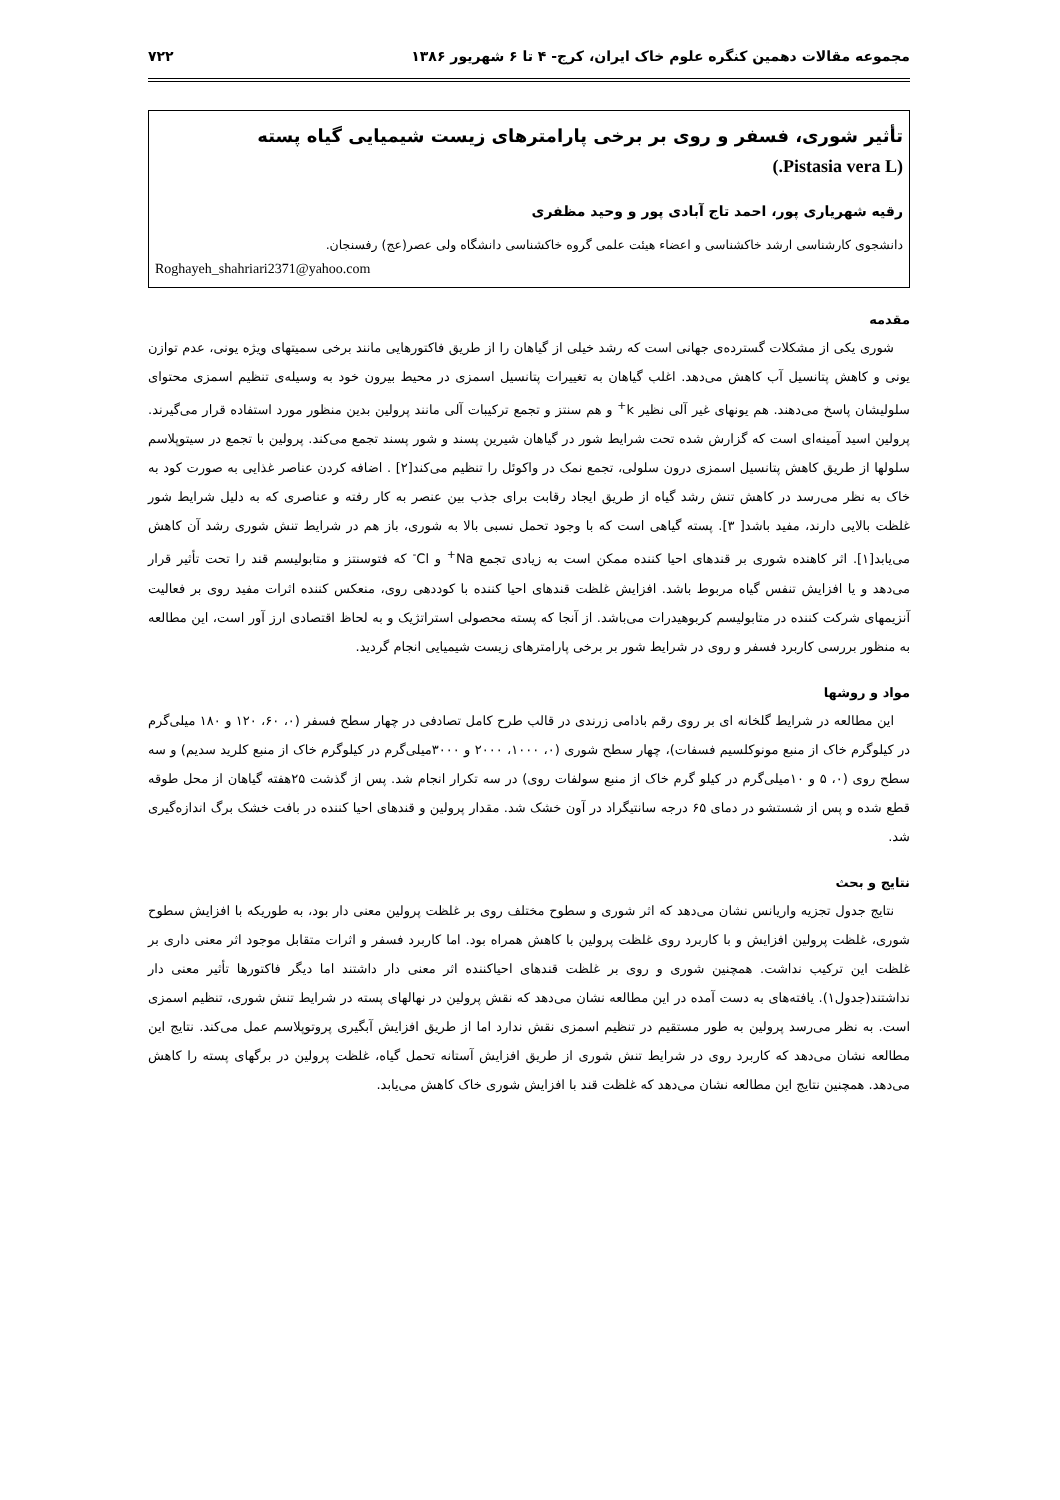مجموعه مقالات دهمین کنگره علوم خاک ایران، کرج- ۴ تا ۶ شهریور ۱۳۸۶ ۷۲۲
تأثیر شوری، فسفر و روی بر برخی پارامترهای زیست شیمیایی گیاه پسته
(Pistasia vera L.)
رقیه شهریاری پور، احمد تاج آبادی پور و وحید مظفری
دانشجوی کارشناسی ارشد خاکشناسی و اعضاء هیئت علمی گروه خاکشناسی دانشگاه ولی عصر(عج) رفسنجان.
Roghayeh_shahriari2371@yahoo.com
مقدمه
شوری یکی از مشکلات گسترده‌ی جهانی است که رشد خیلی از گیاهان را از طریق فاکتورهایی مانند برخی سمیتهای ویژه یونی، عدم توازن یونی و کاهش پتانسیل آب کاهش می‌دهد. اغلب گیاهان به تغییرات پتانسیل اسمزی در محیط بیرون خود به وسیله‌ی تنظیم اسمزی محتوای سلولیشان پاسخ می‌دهند. هم یونهای غیر آلی نظیر k<sup>+</sup> و هم سنتز و تجمع ترکیبات آلی مانند پرولین بدین منظور مورد استفاده قرار می‌گیرند. پرولین اسید آمینه‌ای است که گزارش شده تحت شرایط شور در گیاهان شیرین پسند و شور پسند تجمع می‌کند. پرولین با تجمع در سیتوپلاسم سلولها از طریق کاهش پتانسیل اسمزی درون سلولی، تجمع نمک در واکوئل را تنظیم می‌کند[۲] . اضافه کردن عناصر غذایی به صورت کود به خاک به نظر می‌رسد در کاهش تنش رشد گیاه از طریق ایجاد رقابت برای جذب بین عنصر به کار رفته و عناصری که به دلیل شرایط شور غلظت بالایی دارند، مفید باشد[ ۳]. پسته گیاهی است که با وجود تحمل نسبی بالا به شوری، باز هم در شرایط تنش شوری رشد آن کاهش می‌یابد[۱]. اثر کاهنده شوری بر قندهای احیا کننده ممکن است به زیادی تجمع Na<sup>+</sup> و Cl<sup>-</sup> که فتوسنتز و متابولیسم قند را تحت تأثیر قرار می‌دهد و یا افزایش تنفس گیاه مربوط باشد. افزایش غلظت قندهای احیا کننده با کوددهی روی، منعکس کننده اثرات مفید روی بر فعالیت آنزیمهای شرکت کننده در متابولیسم کربوهیدرات می‌باشد. از آنجا که پسته محصولی استراتژیک و به لحاظ اقتصادی ارز آور است، این مطالعه به منظور بررسی کاربرد فسفر و روی در شرایط شور بر برخی پارامترهای زیست شیمیایی انجام گردید.
مواد و روشها
این مطالعه در شرایط گلخانه ای بر روی رقم بادامی زرندی در قالب طرح کامل تصادفی در چهار سطح فسفر (۰، ۶۰، ۱۲۰ و ۱۸۰ میلی‌گرم در کیلوگرم خاک از منبع مونوکلسیم فسفات)، چهار سطح شوری (۰، ۱۰۰۰، ۲۰۰۰ و ۳۰۰۰میلی‌گرم در کیلوگرم خاک از منبع کلرید سدیم) و سه سطح روی (۰، ۵ و ۱۰میلی‌گرم در کیلو گرم خاک از منبع سولفات روی) در سه تکرار انجام شد. پس از گذشت ۲۵هفته گیاهان از محل طوقه قطع شده و پس از شستشو در دمای ۶۵ درجه سانتیگراد در آون خشک شد. مقدار پرولین و قندهای احیا کننده در بافت خشک برگ اندازه‌گیری شد.
نتایج و بحث
نتایج جدول تجزیه واریانس نشان می‌دهد که اثر شوری و سطوح مختلف روی بر غلظت پرولین معنی دار بود، به طوریکه با افزایش سطوح شوری، غلظت پرولین افزایش و با کاربرد روی غلظت پرولین با کاهش همراه بود. اما کاربرد فسفر و اثرات متقابل موجود اثر معنی داری بر غلظت این ترکیب نداشت. همچنین شوری و روی بر غلظت قندهای احیاکننده اثر معنی دار داشتند اما دیگر فاکتورها تأثیر معنی دار نداشتند(جدول۱). یافته‌های به دست آمده در این مطالعه نشان می‌دهد که نقش پرولین در نهالهای پسته در شرایط تنش شوری، تنظیم اسمزی است. به نظر می‌رسد پرولین به طور مستقیم در تنظیم اسمزی نقش ندارد اما از طریق افزایش آبگیری پروتوپلاسم عمل می‌کند. نتایج این مطالعه نشان می‌دهد که کاربرد روی در شرایط تنش شوری از طریق افزایش آستانه تحمل گیاه، غلظت پرولین در برگهای پسته را کاهش می‌دهد. همچنین نتایج این مطالعه نشان می‌دهد که غلظت قند با افزایش شوری خاک کاهش می‌یابد.